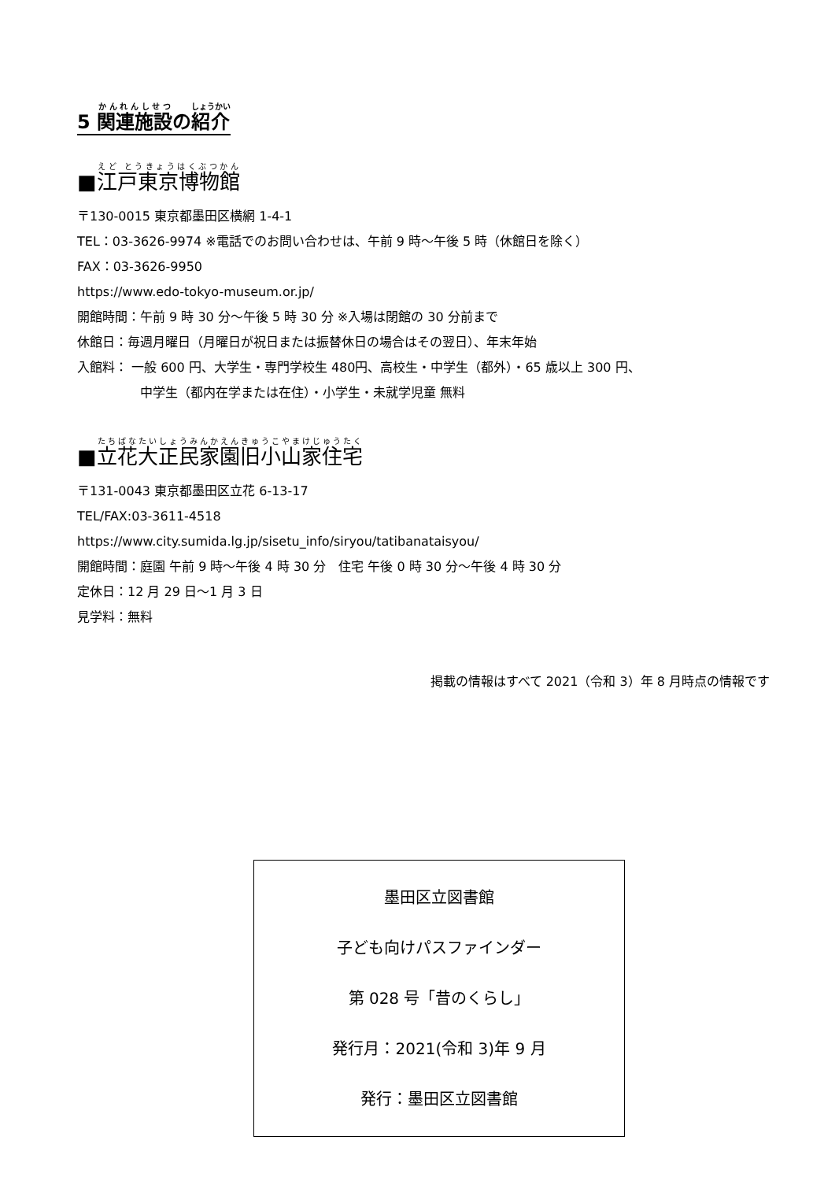5 関連施設の紹介
■江戸東京博物館
〒130-0015 東京都墨田区横網 1-4-1
TEL：03-3626-9974 ※電話でのお問い合わせは、午前 9 時～午後 5 時（休館日を除く）
FAX：03-3626-9950
https://www.edo-tokyo-museum.or.jp/
開館時間：午前 9 時 30 分～午後 5 時 30 分 ※入場は閉館の 30 分前まで
休館日：毎週月曜日（月曜日が祝日または振替休日の場合はその翌日）、年末年始
入館料： 一般 600 円、大学生・専門学校生 480円、高校生・中学生（都外）・65 歳以上 300 円、
中学生（都内在学または在住）・小学生・未就学児童 無料
■立花大正民家園旧小山家住宅
〒131-0043 東京都墨田区立花 6-13-17
TEL/FAX:03-3611-4518
https://www.city.sumida.lg.jp/sisetu_info/siryou/tatibanataisyou/
開館時間：庭園 午前 9 時～午後 4 時 30 分　住宅 午後 0 時 30 分～午後 4 時 30 分
定休日：12 月 29 日～1 月 3 日
見学料：無料
掲載の情報はすべて 2021（令和 3）年 8 月時点の情報です
墨田区立図書館
子ども向けパスファインダー
第 028 号「昔のくらし」
発行月：2021(令和 3)年 9 月
発行：墨田区立図書館